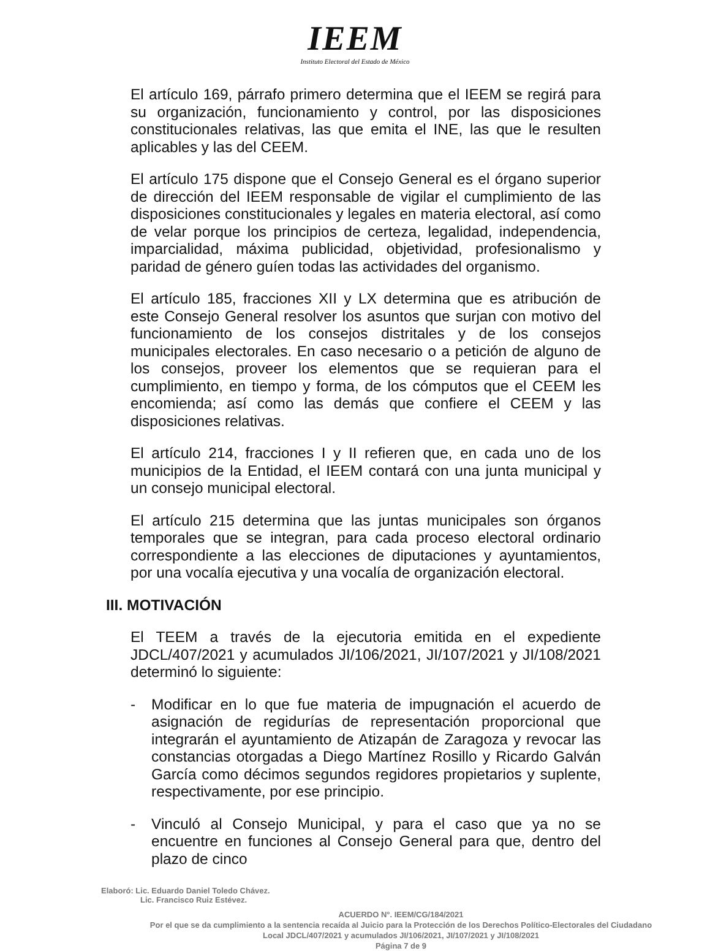IEEM
Instituto Electoral del Estado de México
El artículo 169, párrafo primero determina que el IEEM se regirá para su organización, funcionamiento y control, por las disposiciones constitucionales relativas, las que emita el INE, las que le resulten aplicables y las del CEEM.
El artículo 175 dispone que el Consejo General es el órgano superior de dirección del IEEM responsable de vigilar el cumplimiento de las disposiciones constitucionales y legales en materia electoral, así como de velar porque los principios de certeza, legalidad, independencia, imparcialidad, máxima publicidad, objetividad, profesionalismo y paridad de género guíen todas las actividades del organismo.
El artículo 185, fracciones XII y LX determina que es atribución de este Consejo General resolver los asuntos que surjan con motivo del funcionamiento de los consejos distritales y de los consejos municipales electorales. En caso necesario o a petición de alguno de los consejos, proveer los elementos que se requieran para el cumplimiento, en tiempo y forma, de los cómputos que el CEEM les encomienda; así como las demás que confiere el CEEM y las disposiciones relativas.
El artículo 214, fracciones I y II refieren que, en cada uno de los municipios de la Entidad, el IEEM contará con una junta municipal y un consejo municipal electoral.
El artículo 215 determina que las juntas municipales son órganos temporales que se integran, para cada proceso electoral ordinario correspondiente a las elecciones de diputaciones y ayuntamientos, por una vocalía ejecutiva y una vocalía de organización electoral.
III. MOTIVACIÓN
El TEEM a través de la ejecutoria emitida en el expediente JDCL/407/2021 y acumulados JI/106/2021, JI/107/2021 y JI/108/2021 determinó lo siguiente:
- Modificar en lo que fue materia de impugnación el acuerdo de asignación de regidurías de representación proporcional que integrarán el ayuntamiento de Atizapán de Zaragoza y revocar las constancias otorgadas a Diego Martínez Rosillo y Ricardo Galván García como décimos segundos regidores propietarios y suplente, respectivamente, por ese principio.
- Vinculó al Consejo Municipal, y para el caso que ya no se encuentre en funciones al Consejo General para que, dentro del plazo de cinco
Elaboró: Lic. Eduardo Daniel Toledo Chávez.
Lic. Francisco Ruiz Estévez.
ACUERDO N°. IEEM/CG/184/2021
Por el que se da cumplimiento a la sentencia recaída al Juicio para la Protección de los Derechos Político-Electorales del Ciudadano Local JDCL/407/2021 y acumulados JI/106/2021, JI/107/2021 y JI/108/2021
Página 7 de 9